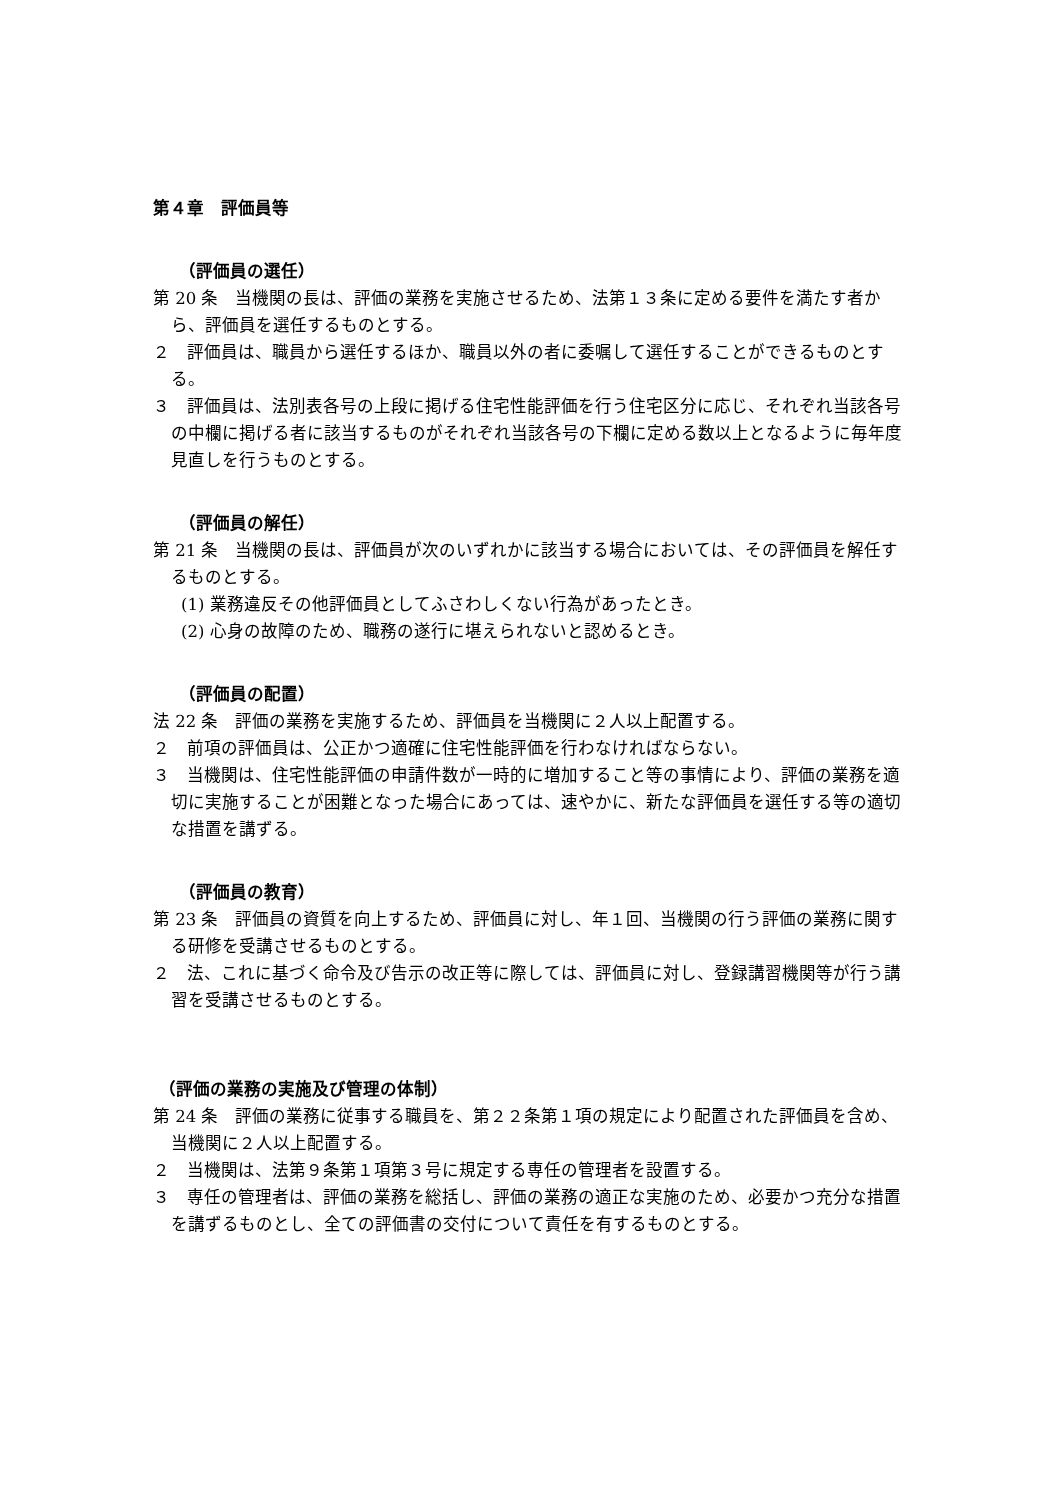第４章　評価員等
（評価員の選任）
第 20 条　当機関の長は、評価の業務を実施させるため、法第１３条に定める要件を満たす者から、評価員を選任するものとする。
２　評価員は、職員から選任するほか、職員以外の者に委嘱して選任することができるものとする。
３　評価員は、法別表各号の上段に掲げる住宅性能評価を行う住宅区分に応じ、それぞれ当該各号の中欄に掲げる者に該当するものがそれぞれ当該各号の下欄に定める数以上となるように毎年度見直しを行うものとする。
（評価員の解任）
第 21 条　当機関の長は、評価員が次のいずれかに該当する場合においては、その評価員を解任するものとする。
(1) 業務違反その他評価員としてふさわしくない行為があったとき。
(2) 心身の故障のため、職務の遂行に堪えられないと認めるとき。
（評価員の配置）
法 22 条　評価の業務を実施するため、評価員を当機関に２人以上配置する。
２　前項の評価員は、公正かつ適確に住宅性能評価を行わなければならない。
３　当機関は、住宅性能評価の申請件数が一時的に増加すること等の事情により、評価の業務を適切に実施することが困難となった場合にあっては、速やかに、新たな評価員を選任する等の適切な措置を講ずる。
（評価員の教育）
第 23 条　評価員の資質を向上するため、評価員に対し、年１回、当機関の行う評価の業務に関する研修を受講させるものとする。
２　法、これに基づく命令及び告示の改正等に際しては、評価員に対し、登録講習機関等が行う講習を受講させるものとする。
（評価の業務の実施及び管理の体制）
第 24 条　評価の業務に従事する職員を、第２２条第１項の規定により配置された評価員を含め、当機関に２人以上配置する。
２　当機関は、法第９条第１項第３号に規定する専任の管理者を設置する。
３　専任の管理者は、評価の業務を総括し、評価の業務の適正な実施のため、必要かつ充分な措置を講ずるものとし、全ての評価書の交付について責任を有するものとする。